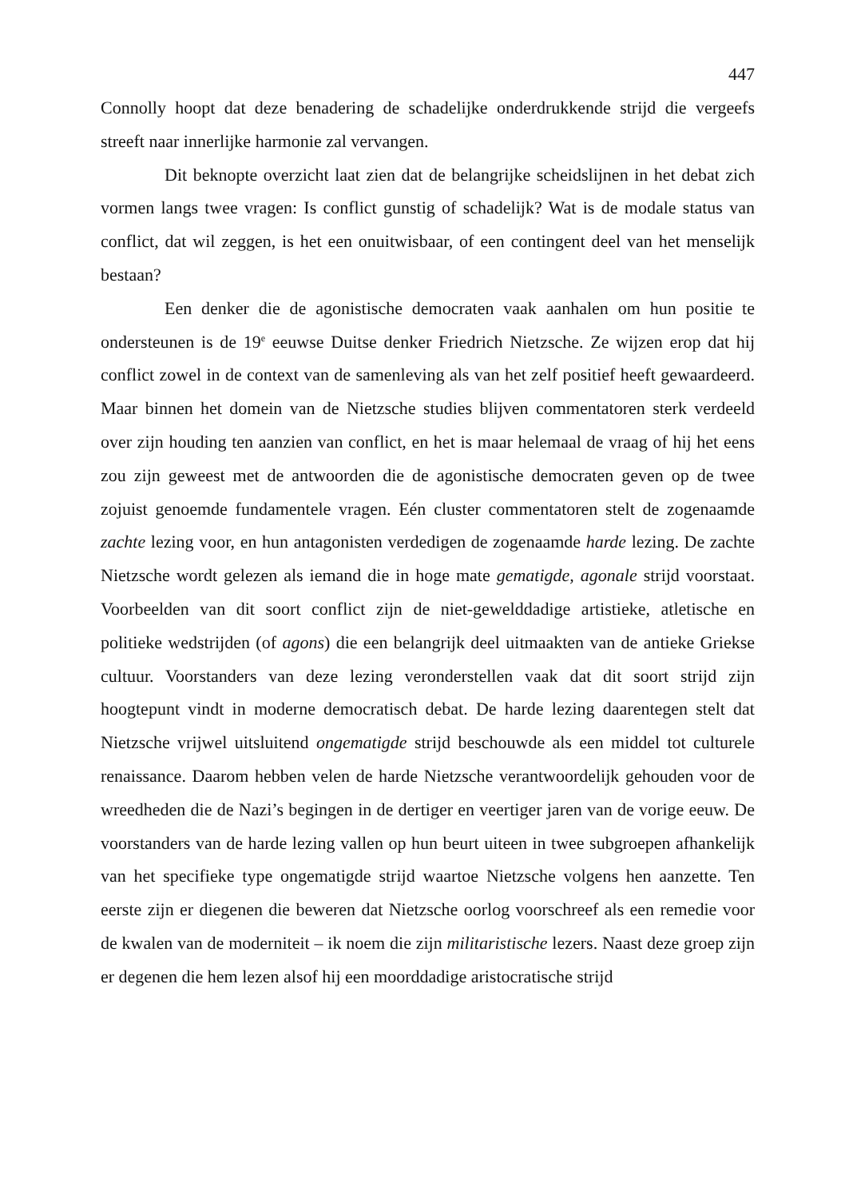447
Connolly hoopt dat deze benadering de schadelijke onderdrukkende strijd die vergeefs streeft naar innerlijke harmonie zal vervangen.
Dit beknopte overzicht laat zien dat de belangrijke scheidslijnen in het debat zich vormen langs twee vragen: Is conflict gunstig of schadelijk? Wat is de modale status van conflict, dat wil zeggen, is het een onuitwisbaar, of een contingent deel van het menselijk bestaan?
Een denker die de agonistische democraten vaak aanhalen om hun positie te ondersteunen is de 19<sup>e</sup> eeuwse Duitse denker Friedrich Nietzsche. Ze wijzen erop dat hij conflict zowel in de context van de samenleving als van het zelf positief heeft gewaardeerd. Maar binnen het domein van de Nietzsche studies blijven commentatoren sterk verdeeld over zijn houding ten aanzien van conflict, en het is maar helemaal de vraag of hij het eens zou zijn geweest met de antwoorden die de agonistische democraten geven op de twee zojuist genoemde fundamentele vragen. Eén cluster commentatoren stelt de zogenaamde zachte lezing voor, en hun antagonisten verdedigen de zogenaamde harde lezing. De zachte Nietzsche wordt gelezen als iemand die in hoge mate gematigde, agonale strijd voorstaat. Voorbeelden van dit soort conflict zijn de niet-gewelddadige artistieke, atletische en politieke wedstrijden (of agons) die een belangrijk deel uitmaakten van de antieke Griekse cultuur. Voorstanders van deze lezing veronderstellen vaak dat dit soort strijd zijn hoogtepunt vindt in moderne democratisch debat. De harde lezing daarentegen stelt dat Nietzsche vrijwel uitsluitend ongematigde strijd beschouwde als een middel tot culturele renaissance. Daarom hebben velen de harde Nietzsche verantwoordelijk gehouden voor de wreedheden die de Nazi’s begingen in de dertiger en veertiger jaren van de vorige eeuw. De voorstanders van de harde lezing vallen op hun beurt uiteen in twee subgroepen afhankelijk van het specifieke type ongematigde strijd waartoe Nietzsche volgens hen aanzette. Ten eerste zijn er diegenen die beweren dat Nietzsche oorlog voorschreef als een remedie voor de kwalen van de moderniteit – ik noem die zijn militaristische lezers. Naast deze groep zijn er degenen die hem lezen alsof hij een moorddadige aristocratische strijd